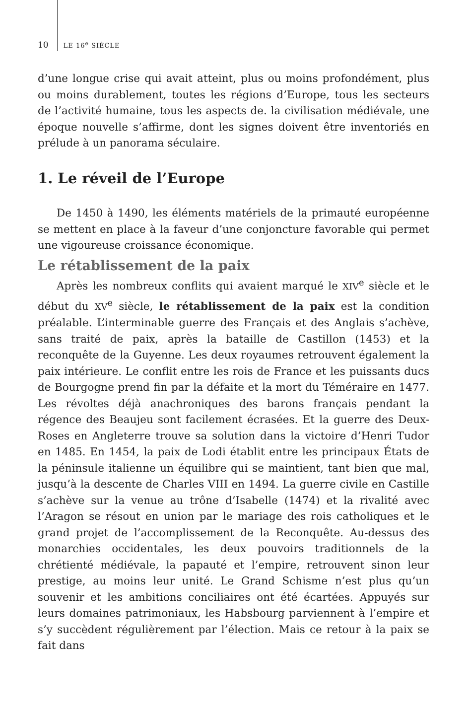10 LE 16<sup>e</sup> SIÈCLE
d’une longue crise qui avait atteint, plus ou moins profondément, plus ou moins durablement, toutes les régions d’Europe, tous les secteurs de l’activité humaine, tous les aspects de. la civilisation médiévale, une époque nouvelle s’affirme, dont les signes doivent être inventoriés en prélude à un panorama séculaire.
1. Le réveil de l’Europe
De 1450 à 1490, les éléments matériels de la primauté européenne se mettent en place à la faveur d’une conjoncture favorable qui permet une vigoureuse croissance économique.
Le rétablissement de la paix
Après les nombreux conflits qui avaient marqué le XIV<sup>e</sup> siècle et le début du XV<sup>e</sup> siècle, le rétablissement de la paix est la condition préalable. L’interminable guerre des Français et des Anglais s’achève, sans traité de paix, après la bataille de Castillon (1453) et la reconquête de la Guyenne. Les deux royaumes retrouvent également la paix intérieure. Le conflit entre les rois de France et les puissants ducs de Bourgogne prend fin par la défaite et la mort du Téméraire en 1477. Les révoltes déjà anachroniques des barons français pendant la régence des Beaujeu sont facilement écrasées. Et la guerre des Deux-Roses en Angleterre trouve sa solution dans la victoire d’Henri Tudor en 1485. En 1454, la paix de Lodi établit entre les principaux États de la péninsule italienne un équilibre qui se maintient, tant bien que mal, jusqu’à la descente de Charles VIII en 1494. La guerre civile en Castille s’achève sur la venue au trône d’Isabelle (1474) et la rivalité avec l’Aragon se résout en union par le mariage des rois catholiques et le grand projet de l’accomplissement de la Reconquête. Au-dessus des monarchies occidentales, les deux pouvoirs traditionnels de la chrétienté médiévale, la papauté et l’empire, retrouvent sinon leur prestige, au moins leur unité. Le Grand Schisme n’est plus qu’un souvenir et les ambitions conciliaires ont été écartées. Appuyés sur leurs domaines patrimoniaux, les Habsbourg parviennent à l’empire et s’y succèdent régulièrement par l’élection. Mais ce retour à la paix se fait dans